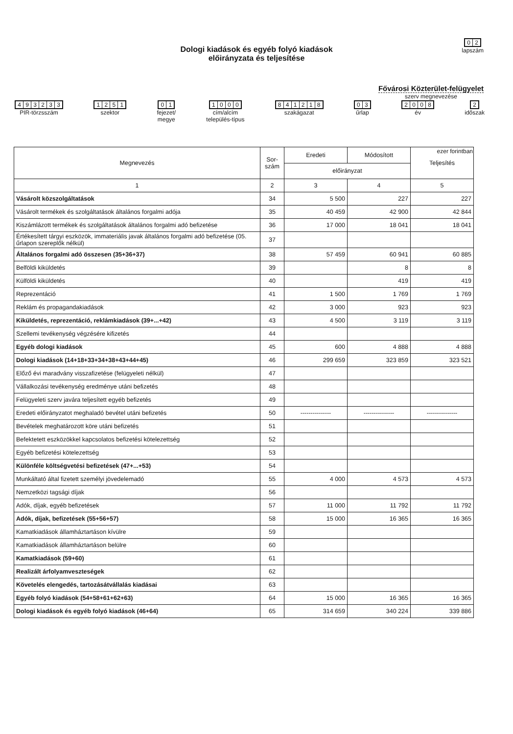02
lapszám
Dologi kiadások és egyéb folyó kiadások
előirányzata és teljesítése
Fővárosi Közterület-felügyelet
szerv megnevezése
493233
PIR-törzsszám
1251
szektor
01
fejezet/
megye
1000
cím/alcím
település-típus
841218
szakágazat
03
űrlap
2008
év
2
időszak
ezer forintban
| Megnevezés | Sor- szám | Eredeti | Módosított | Teljesítés |
| --- | --- | --- | --- | --- |
| | | előirányzat | | |
| 1 | 2 | 3 | 4 | 5 |
| Vásárolt közszolgáltatások | 34 | 5 500 | 227 | 227 |
| Vásárolt termékek és szolgáltatások általános forgalmi adója | 35 | 40 459 | 42 900 | 42 844 |
| Kiszámlázott termékek és szolgáltatások általános forgalmi adó befizetése | 36 | 17 000 | 18 041 | 18 041 |
| Értékesített tárgyi eszközök, immateriális javak általános forgalmi adó befizetése (05. űrlapon szereplők nélkül) | 37 | | | |
| Általános forgalmi adó összesen (35+36+37) | 38 | 57 459 | 60 941 | 60 885 |
| Belföldi kiküldetés | 39 | | 8 | 8 |
| Külföldi kiküldetés | 40 | | 419 | 419 |
| Reprezentáció | 41 | 1 500 | 1 769 | 1 769 |
| Reklám és propagandakiadások | 42 | 3 000 | 923 | 923 |
| Kiküldetés, reprezentáció, reklámkiadások (39+...+42) | 43 | 4 500 | 3 119 | 3 119 |
| Szellemi tevékenység végzésére kifizetés | 44 | | | |
| Egyéb dologi kiadások | 45 | 600 | 4 888 | 4 888 |
| Dologi kiadások (14+18+33+34+38+43+44+45) | 46 | 299 659 | 323 859 | 323 521 |
| Előző évi maradvány visszafizetése (felügyeleti nélkül) | 47 | | | |
| Vállalkozási tevékenység eredménye utáni befizetés | 48 | | | |
| Felügyeleti szerv javára teljesített egyéb befizetés | 49 | | | |
| Eredeti előirányzatot meghaladó bevétel utáni befizetés | 50 | --------------- | --------------- | --------------- |
| Bevételek meghatározott köre utáni befizetés | 51 | | | |
| Befektetett eszközökkel kapcsolatos befizetési kötelezettség | 52 | | | |
| Egyéb befizetési kötelezettség | 53 | | | |
| Különféle költségvetési befizetések (47+...+53) | 54 | | | |
| Munkáltató által fizetett személyi jövedelemadó | 55 | 4 000 | 4 573 | 4 573 |
| Nemzetközi tagsági díjak | 56 | | | |
| Adók, díjak, egyéb befizetések | 57 | 11 000 | 11 792 | 11 792 |
| Adók, díjak, befizetések (55+56+57) | 58 | 15 000 | 16 365 | 16 365 |
| Kamatkiadások államháztartáson kívülre | 59 | | | |
| Kamatkiadások államháztartáson belülre | 60 | | | |
| Kamatkiadások (59+60) | 61 | | | |
| Realizált árfolyamveszteségek | 62 | | | |
| Követelés elengedés, tartozásátvállalás kiadásai | 63 | | | |
| Egyéb folyó kiadások (54+58+61+62+63) | 64 | 15 000 | 16 365 | 16 365 |
| Dologi kiadások és egyéb folyó kiadások (46+64) | 65 | 314 659 | 340 224 | 339 886 |